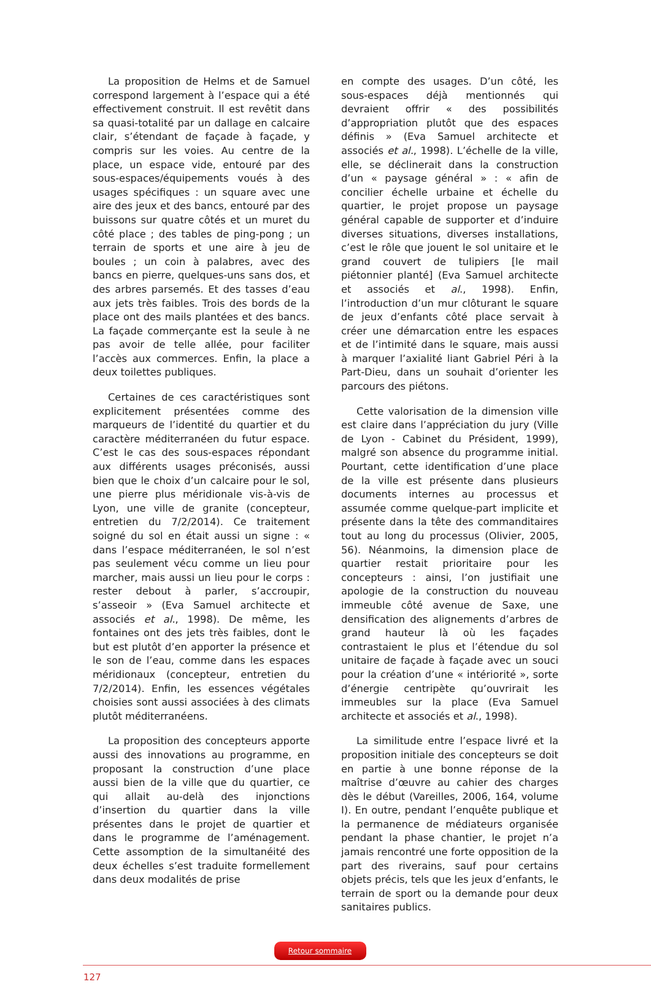La proposition de Helms et de Samuel correspond largement à l’espace qui a été effectivement construit. Il est revêtit dans sa quasi-totalité par un dallage en calcaire clair, s’étendant de façade à façade, y compris sur les voies. Au centre de la place, un espace vide, entouré par des sous-espaces/équipements voués à des usages spécifiques : un square avec une aire des jeux et des bancs, entouré par des buissons sur quatre côtés et un muret du côté place ; des tables de ping-pong ; un terrain de sports et une aire à jeu de boules ; un coin à palabres, avec des bancs en pierre, quelques-uns sans dos, et des arbres parsemés. Et des tasses d’eau aux jets très faibles. Trois des bords de la place ont des mails plantées et des bancs. La façade commerçante est la seule à ne pas avoir de telle allée, pour faciliter l’accès aux commerces. Enfin, la place a deux toilettes publiques.
Certaines de ces caractéristiques sont explicitement présentées comme des marqueurs de l’identité du quartier et du caractère méditerranéen du futur espace. C’est le cas des sous-espaces répondant aux différents usages préconisés, aussi bien que le choix d’un calcaire pour le sol, une pierre plus méridionale vis-à-vis de Lyon, une ville de granite (concepteur, entretien du 7/2/2014). Ce traitement soigné du sol en était aussi un signe : « dans l’espace méditerranéen, le sol n’est pas seulement vécu comme un lieu pour marcher, mais aussi un lieu pour le corps : rester debout à parler, s’accroupir, s’asseoir » (Eva Samuel architecte et associés et al., 1998). De même, les fontaines ont des jets très faibles, dont le but est plutôt d’en apporter la présence et le son de l’eau, comme dans les espaces méridionaux (concepteur, entretien du 7/2/2014). Enfin, les essences végétales choisies sont aussi associées à des climats plutôt méditerranéens.
La proposition des concepteurs apporte aussi des innovations au programme, en proposant la construction d’une place aussi bien de la ville que du quartier, ce qui allait au-delà des injonctions d’insertion du quartier dans la ville présentes dans le projet de quartier et dans le programme de l’aménagement. Cette assomption de la simultanéité des deux échelles s’est traduite formellement dans deux modalités de prise
en compte des usages. D’un côté, les sous-espaces déjà mentionnés qui devraient offrir « des possibilités d’appropriation plutôt que des espaces définis » (Eva Samuel architecte et associés et al., 1998). L’échelle de la ville, elle, se déclinerait dans la construction d’un « paysage général » : « afin de concilier échelle urbaine et échelle du quartier, le projet propose un paysage général capable de supporter et d’induire diverses situations, diverses installations, c’est le rôle que jouent le sol unitaire et le grand couvert de tulipiers [le mail piétonnier planté] (Eva Samuel architecte et associés et al., 1998). Enfin, l’introduction d’un mur clôturant le square de jeux d’enfants côté place servait à créer une démarcation entre les espaces et de l’intimité dans le square, mais aussi à marquer l’axialité liant Gabriel Péri à la Part-Dieu, dans un souhait d’orienter les parcours des piétons.
Cette valorisation de la dimension ville est claire dans l’appréciation du jury (Ville de Lyon - Cabinet du Président, 1999), malgré son absence du programme initial. Pourtant, cette identification d’une place de la ville est présente dans plusieurs documents internes au processus et assumée comme quelque-part implicite et présente dans la tête des commanditaires tout au long du processus (Olivier, 2005, 56). Néanmoins, la dimension place de quartier restait prioritaire pour les concepteurs : ainsi, l’on justifiait une apologie de la construction du nouveau immeuble côté avenue de Saxe, une densification des alignements d’arbres de grand hauteur là où les façades contrastaient le plus et l’étendue du sol unitaire de façade à façade avec un souci pour la création d’une « intériorité », sorte d’énergie centripète qu’ouvrirait les immeubles sur la place (Eva Samuel architecte et associés et al., 1998).
La similitude entre l’espace livré et la proposition initiale des concepteurs se doit en partie à une bonne réponse de la maîtrise d’œuvre au cahier des charges dès le début (Vareilles, 2006, 164, volume I). En outre, pendant l’enquête publique et la permanence de médiateurs organisée pendant la phase chantier, le projet n’a jamais rencontré une forte opposition de la part des riverains, sauf pour certains objets précis, tels que les jeux d’enfants, le terrain de sport ou la demande pour deux sanitaires publics.
Retour sommaire
127